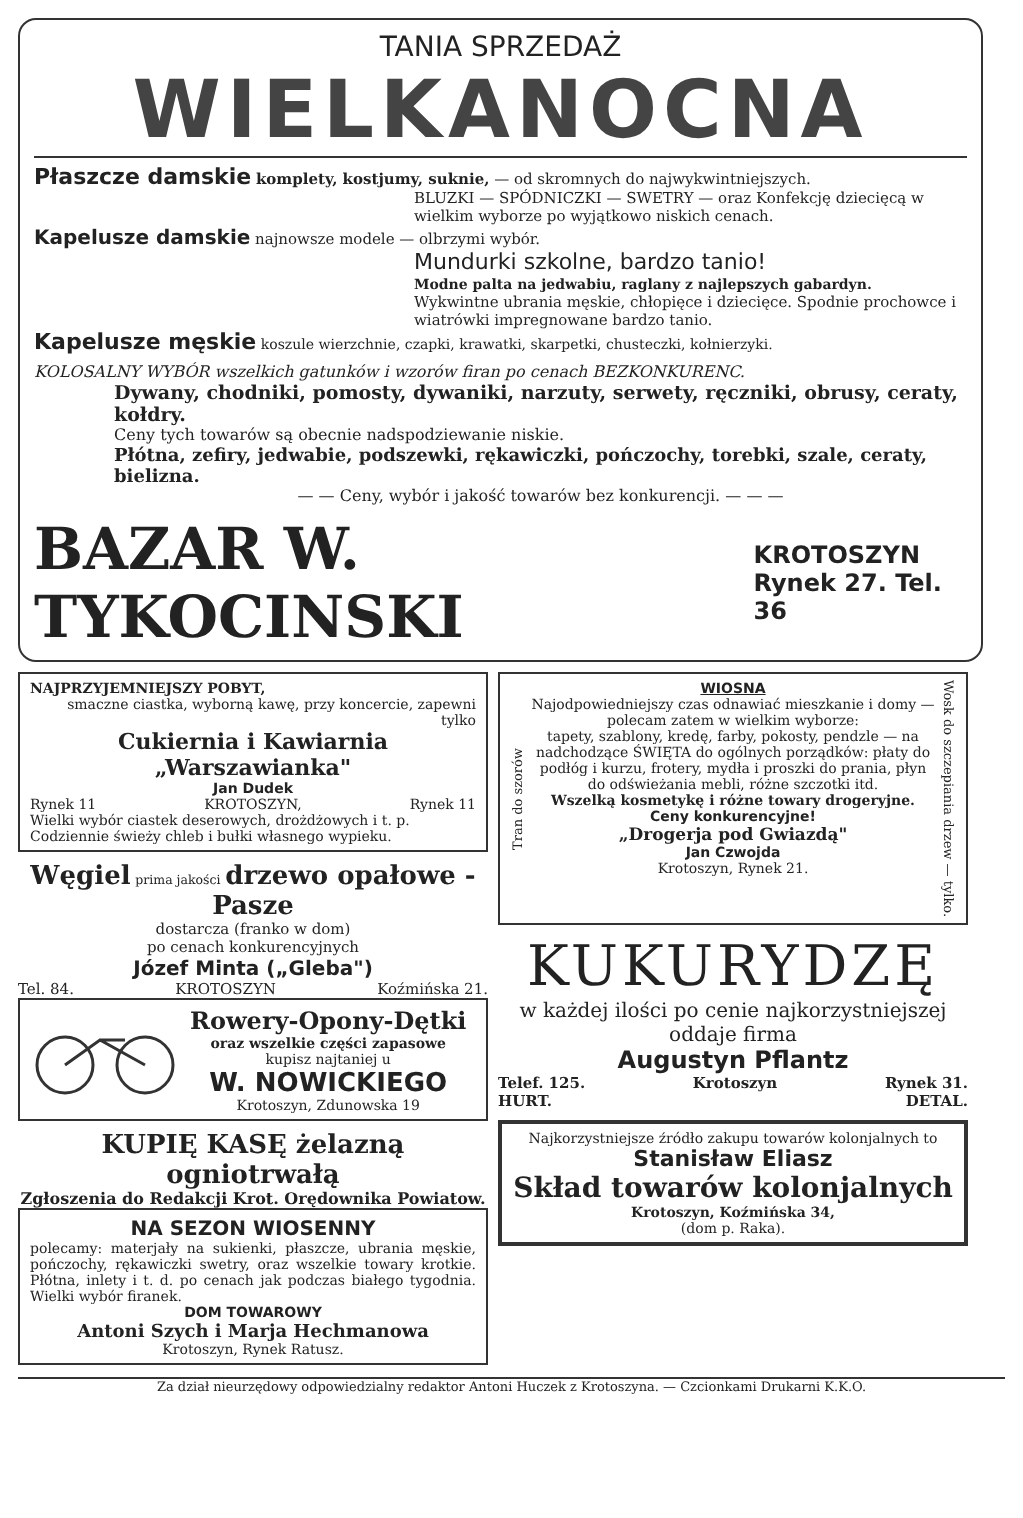TANIA SPRZEDAŻ
WIELKANOCNA
Płaszcze damskie komplety, kostjumy, suknie, — od skromnych do najwykwintniejszych.
BLUZKI — SPÓDNICZKI — SWETRY — oraz Konfekcję dziecięcą w wielkim wyborze po wyjątkowo niskich cenach.
Kapelusze damskie najnowsze modele — olbrzymi wybór.
Mundurki szkolne, bardzo tanio!
Modne palta na jedwabiu, raglany z najlepszych gabardyn.
Wykwintne ubrania męskie, chłopięce i dziecięce. Spodnie prochowce i wiatrówki impregnowane bardzo tanio.
Kapelusze męskie koszule wierzchnie, czapki, krawatki, skarpetki, chusteczki, kołnierzyki.
KOLOSALNY WYBÓR wszelkich gatunków i wzorów firan po cenach BEZKONKURENC.
Dywany, chodniki, pomosty, dywaniki, narzuty, serwety, ręczniki, obrusy, ceraty, kołdry.
Ceny tych towarów są obecnie nadspodziewanie niskie.
Płótna, zefiry, jedwabie, podszewki, rękawiczki, pończochy, torebki, szale, ceraty, bielizna.
— — Ceny, wybór i jakość towarów bez konkurencji. — — —
BAZAR W. TYKOCINSKI
KROTOSZYN
Rynek 27. Tel. 36
NAJPRZYJEMNIEJSZY POBYT,
smaczne ciastka, wyborną kawę, przy koncercie, zapewni tylko
Cukiernia i Kawiarnia „Warszawianka"
Jan Dudek
Rynek 11 KROTOSZYN, Rynek 11
Wielki wybór ciastek deserowych, drożdżowych i t. p. Codziennie świeży chleb i bułki własnego wypieku.
Węgiel prima jakości drzewo opałowe - Pasze
dostarcza (franko w dom)
po cenach konkurencyjnych
Józef Minta („Gleba")
Tel. 84. KROTOSZYN Koźmińska 21.
Rowery-Opony-Dętki
oraz wszelkie części zapasowe
kupisz najtaniej u
W. NOWICKIEGO
Krotoszyn, Zdunowska 19
KUPIĘ KASĘ żelazną ogniotrwałą
Zgłoszenia do Redakcji Krot. Orędownika Powiatow.
NA SEZON WIOSENNY
polecamy: materjały na sukienki, płaszcze, ubrania męskie, pończochy, rękawiczki swetry, oraz wszelkie towary krotkie. Płótna, inlety i t. d. po cenach jak podczas białego tygodnia. Wielki wybór firanek.
DOM TOWAROWY
Antoni Szych i Marja Hechmanowa
Krotoszyn, Rynek Ratusz.
Tran do szorów
WIOSNA
Najodpowiedniejszy czas odnawiać mieszkanie i domy — polecam zatem w wielkim wyborze:
tapety, szablony, kredę, farby, pokosty, pendzle — na nadchodzące ŚWIĘTA do ogólnych porządków: płaty do podłóg i kurzu, frotery, mydła i proszki do prania, płyn do odświeżania mebli, różne szczotki itd.
Wszelką kosmetykę i różne towary drogeryjne.
Ceny konkurencyjne!
„Drogerja pod Gwiazdą"
Jan Czwojda
Krotoszyn, Rynek 21.
Wosk do szczepiania drzew — tylko.
KUKURYDZĘ
w każdej ilości po cenie najkorzystniejszej oddaje firma
Augustyn Pflantz
Telef. 125. Krotoszyn Rynek 31.
HURT. DETAL.
Najkorzystniejsze źródło zakupu towarów kolonjalnych to
Stanisław Eliasz
Skład towarów kolonjalnych
Krotoszyn, Koźmińska 34,
(dom p. Raka).
Za dział nieurzędowy odpowiedzialny redaktor Antoni Huczek z Krotoszyna. — Czcionkami Drukarni K.K.O.